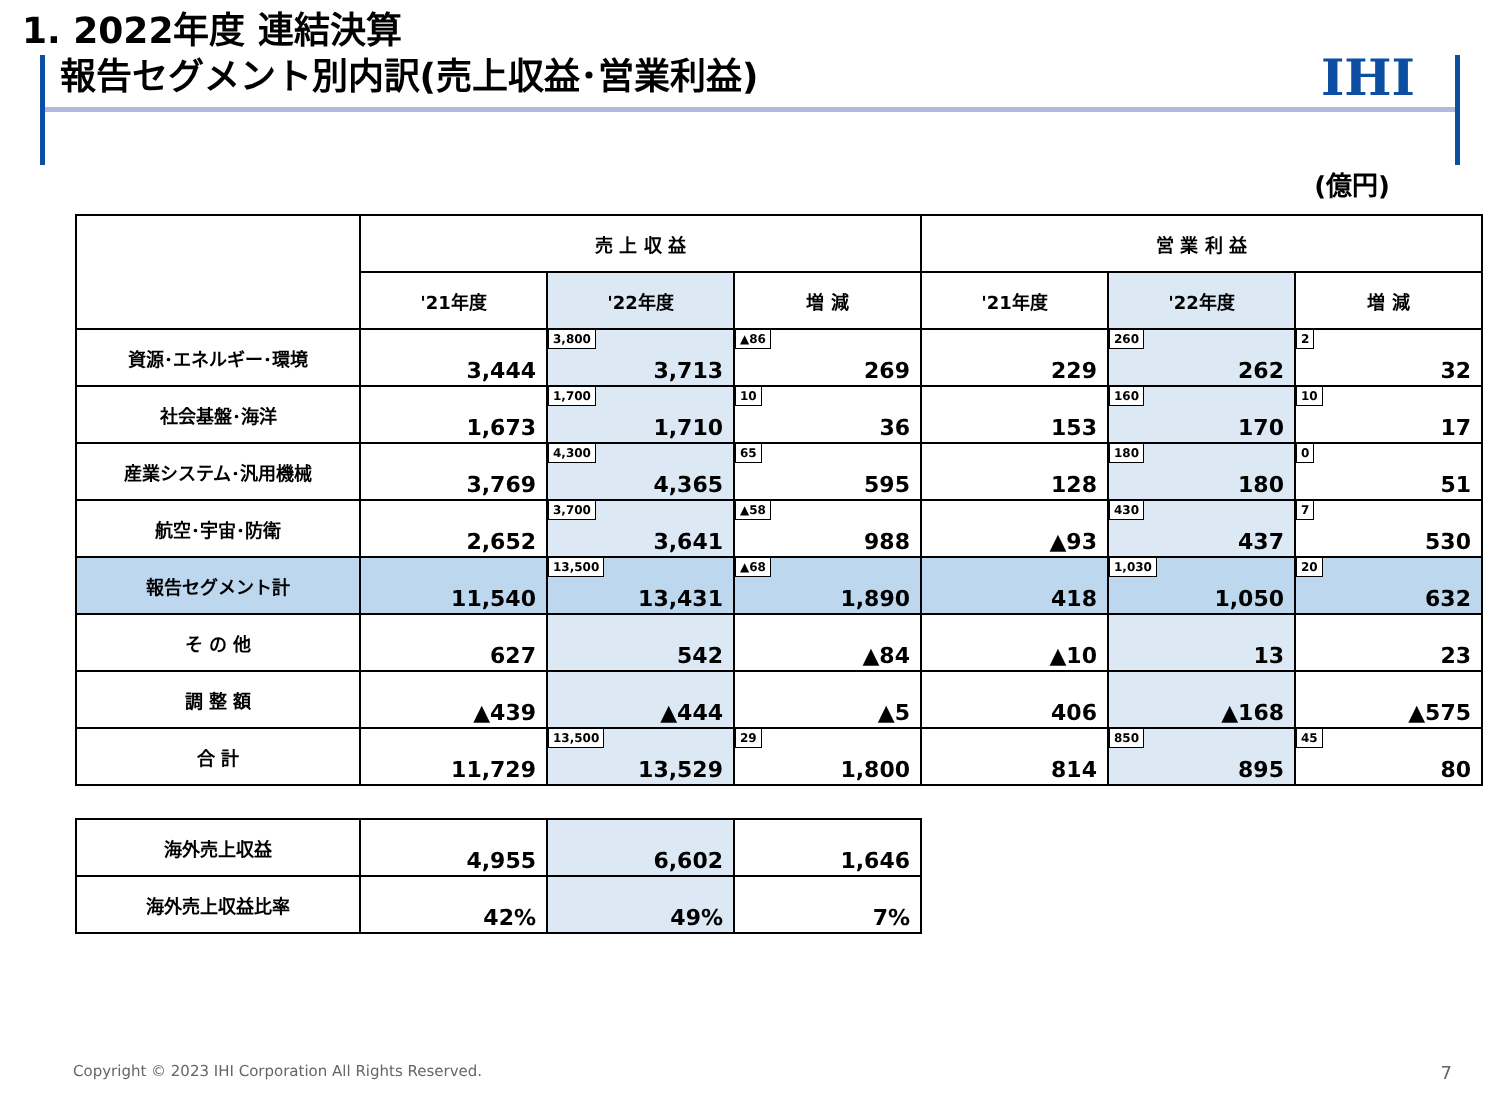1. 2022年度 連結決算
報告セグメント別内訳(売上収益･営業利益)
IHI
(億円)
| | 売 上 収 益 | | | 営 業 利 益 | | |
| --- | --- | --- | --- | --- | --- | --- |
| | '21年度 | '22年度 | 増 減 | '21年度 | '22年度 | 増 減 |
| 資源･エネルギー･環境 | 3,444 | 3,800 3,713 | ▲86 269 | 229 | 260 262 | 2 32 |
| 社会基盤･海洋 | 1,673 | 1,700 1,710 | 10 36 | 153 | 160 170 | 10 17 |
| 産業システム･汎用機械 | 3,769 | 4,300 4,365 | 65 595 | 128 | 180 180 | 0 51 |
| 航空･宇宙･防衛 | 2,652 | 3,700 3,641 | ▲58 988 | ▲93 | 430 437 | 7 530 |
| 報告セグメント計 | 11,540 | 13,500 13,431 | ▲68 1,890 | 418 | 1,030 1,050 | 20 632 |
| そ の 他 | 627 | 542 | ▲84 | ▲10 | 13 | 23 |
| 調 整 額 | ▲439 | ▲444 | ▲5 | 406 | ▲168 | ▲575 |
| 合 計 | 11,729 | 13,500 13,529 | 29 1,800 | 814 | 850 895 | 45 80 |
| 海外売上収益 | 4,955 | 6,602 | 1,646 |
| 海外売上収益比率 | 42% | 49% | 7% |
Copyright © 2023 IHI Corporation All Rights Reserved.
7